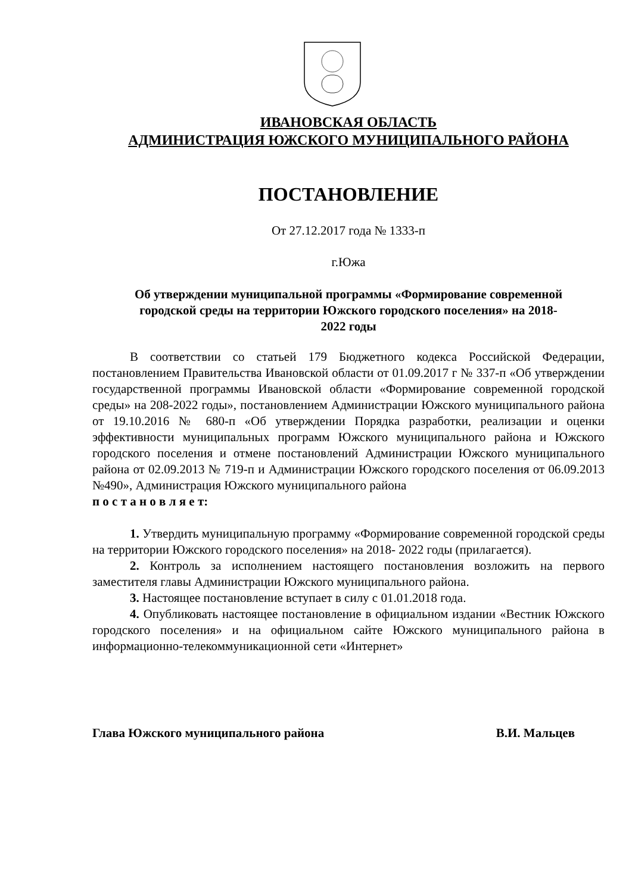ИВАНОВСКАЯ ОБЛАСТЬ
АДМИНИСТРАЦИЯ ЮЖСКОГО МУНИЦИПАЛЬНОГО РАЙОНА
ПОСТАНОВЛЕНИЕ
От 27.12.2017 года № 1333-п
г.Южа
Об утверждении муниципальной программы «Формирование современной городской среды на территории Южского городского поселения» на 2018-2022 годы
В соответствии со статьей 179 Бюджетного кодекса Российской Федерации, постановлением Правительства Ивановской области от 01.09.2017 г № 337-п «Об утверждении государственной программы Ивановской области «Формирование современной городской среды» на 208-2022 годы», постановлением Администрации Южского муниципального района от 19.10.2016 № 680-п «Об утверждении Порядка разработки, реализации и оценки эффективности муниципальных программ Южского муниципального района и Южского городского поселения и отмене постановлений Администрации Южского муниципального района от 02.09.2013 № 719-п и Администрации Южского городского поселения от 06.09.2013 №490», Администрация Южского муниципального района
п о с т а н о в л я е т:
1. Утвердить муниципальную программу «Формирование современной городской среды на территории Южского городского поселения» на 2018- 2022 годы (прилагается).
2. Контроль за исполнением настоящего постановления возложить на первого заместителя главы Администрации Южского муниципального района.
3. Настоящее постановление вступает в силу с 01.01.2018 года.
4. Опубликовать настоящее постановление в официальном издании «Вестник Южского городского поселения» и на официальном сайте Южского муниципального района в информационно-телекоммуникационной сети «Интернет»
Глава Южского муниципального района В.И. Мальцев